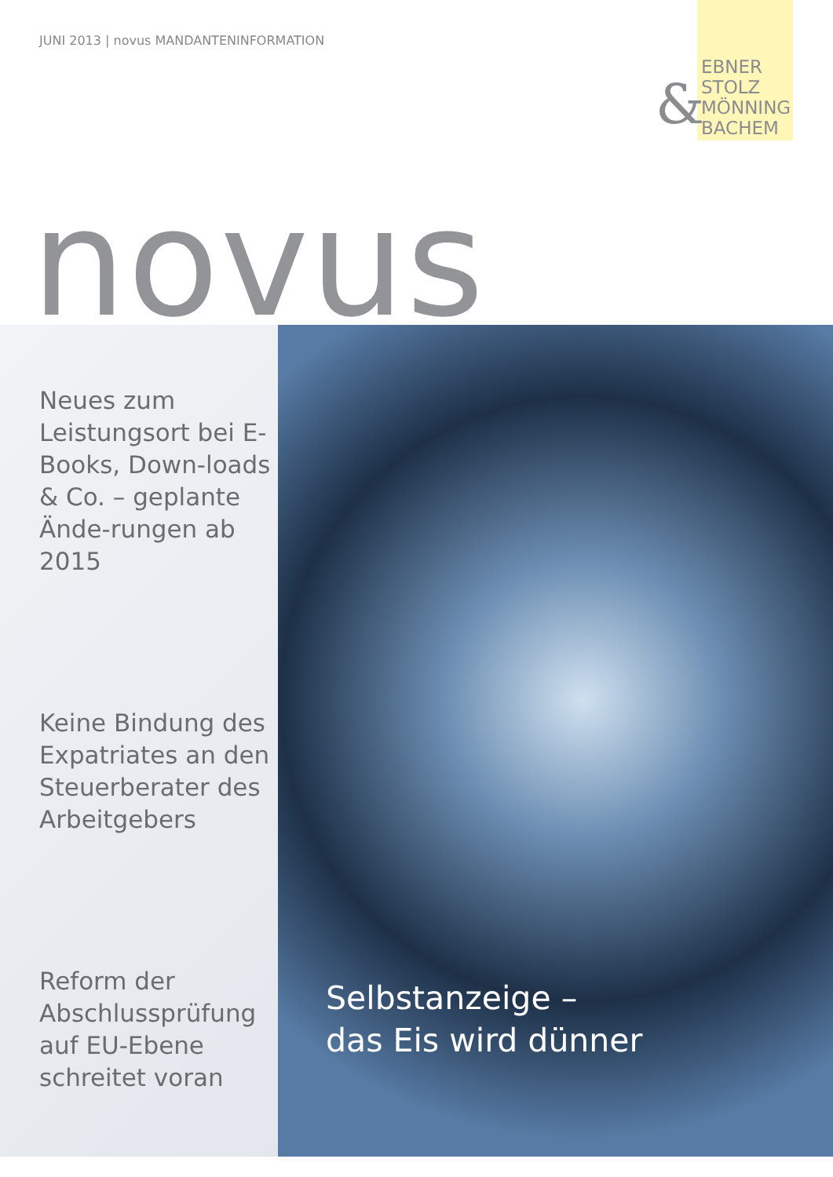JUNI 2013 | novus MANDANTENINFORMATION
&
EBNER
STOLZ
MÖNNING
BACHEM
novus
Neues zum Leistungsort bei E-Books, Down-loads & Co. – geplante Ände-rungen ab 2015
Keine Bindung des Expatriates an den Steuerberater des Arbeitgebers
Reform der Abschlussprüfung auf EU-Ebene schreitet voran
Selbstanzeige –
das Eis wird dünner